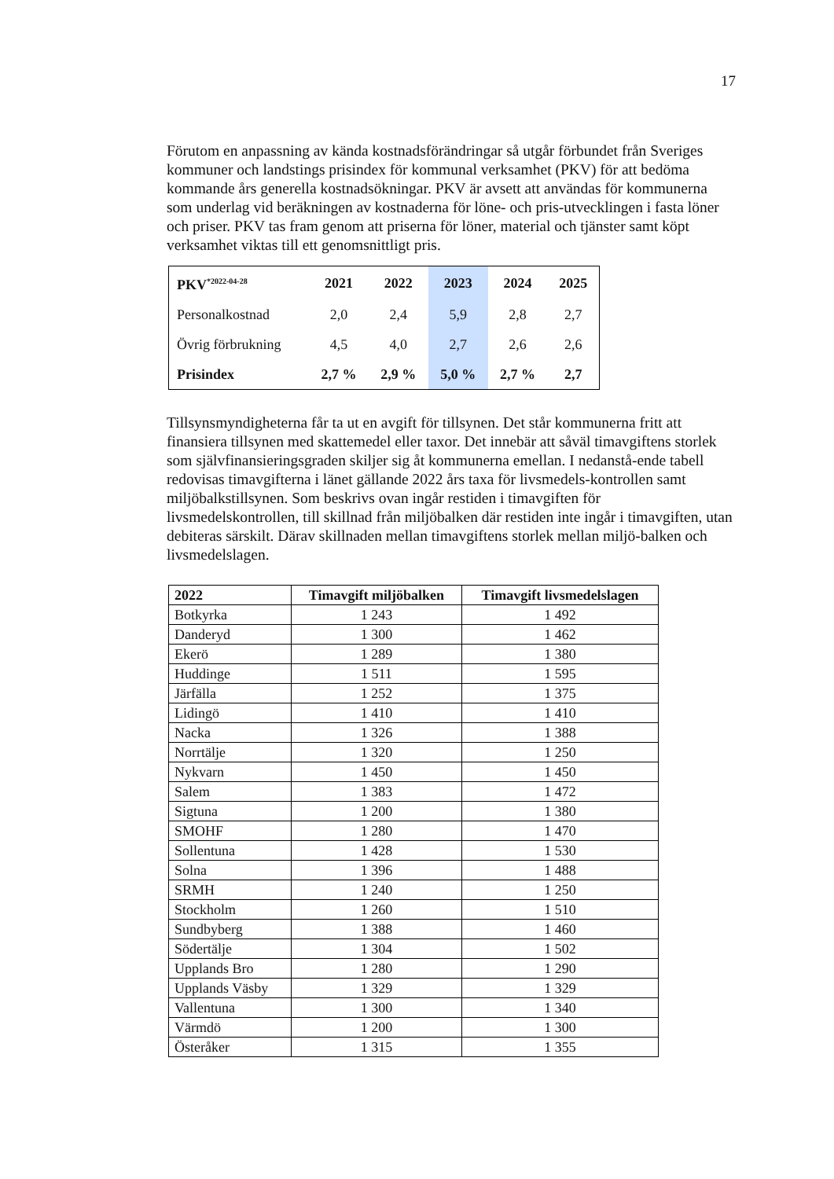17
Förutom en anpassning av kända kostnadsförändringar så utgår förbundet från Sveriges kommuner och landstings prisindex för kommunal verksamhet (PKV) för att bedöma kommande års generella kostnadsökningar. PKV är avsett att användas för kommunerna som underlag vid beräkningen av kostnaderna för löne- och pris-utvecklingen i fasta löner och priser. PKV tas fram genom att priserna för löner, material och tjänster samt köpt verksamhet viktas till ett genomsnittligt pris.
| PKV<sup>*2022-04-28</sup> | 2021 | 2022 | 2023 | 2024 | 2025 |
| --- | --- | --- | --- | --- | --- |
| Personalkostnad | 2,0 | 2,4 | 5,9 | 2,8 | 2,7 |
| Övrig förbrukning | 4,5 | 4,0 | 2,7 | 2,6 | 2,6 |
| Prisindex | 2,7 % | 2,9 % | 5,0 % | 2,7 % | 2,7 |
Tillsynsmyndigheterna får ta ut en avgift för tillsynen. Det står kommunerna fritt att finansiera tillsynen med skattemedel eller taxor. Det innebär att såväl timavgiftens storlek som självfinansieringsgraden skiljer sig åt kommunerna emellan. I nedanstå-ende tabell redovisas timavgifterna i länet gällande 2022 års taxa för livsmedels-kontrollen samt miljöbalkstillsynen. Som beskrivs ovan ingår restiden i timavgiften för livsmedelskontrollen, till skillnad från miljöbalken där restiden inte ingår i timavgiften, utan debiteras särskilt. Därav skillnaden mellan timavgiftens storlek mellan miljö-balken och livsmedelslagen.
| 2022 | Timavgift miljöbalken | Timavgift livsmedelslagen |
| --- | --- | --- |
| Botkyrka | 1 243 | 1 492 |
| Danderyd | 1 300 | 1 462 |
| Ekerö | 1 289 | 1 380 |
| Huddinge | 1 511 | 1 595 |
| Järfälla | 1 252 | 1 375 |
| Lidingö | 1 410 | 1 410 |
| Nacka | 1 326 | 1 388 |
| Norrtälje | 1 320 | 1 250 |
| Nykvarn | 1 450 | 1 450 |
| Salem | 1 383 | 1 472 |
| Sigtuna | 1 200 | 1 380 |
| SMOHF | 1 280 | 1 470 |
| Sollentuna | 1 428 | 1 530 |
| Solna | 1 396 | 1 488 |
| SRMH | 1 240 | 1 250 |
| Stockholm | 1 260 | 1 510 |
| Sundbyberg | 1 388 | 1 460 |
| Södertälje | 1 304 | 1 502 |
| Upplands Bro | 1 280 | 1 290 |
| Upplands Väsby | 1 329 | 1 329 |
| Vallentuna | 1 300 | 1 340 |
| Värmdö | 1 200 | 1 300 |
| Österåker | 1 315 | 1 355 |